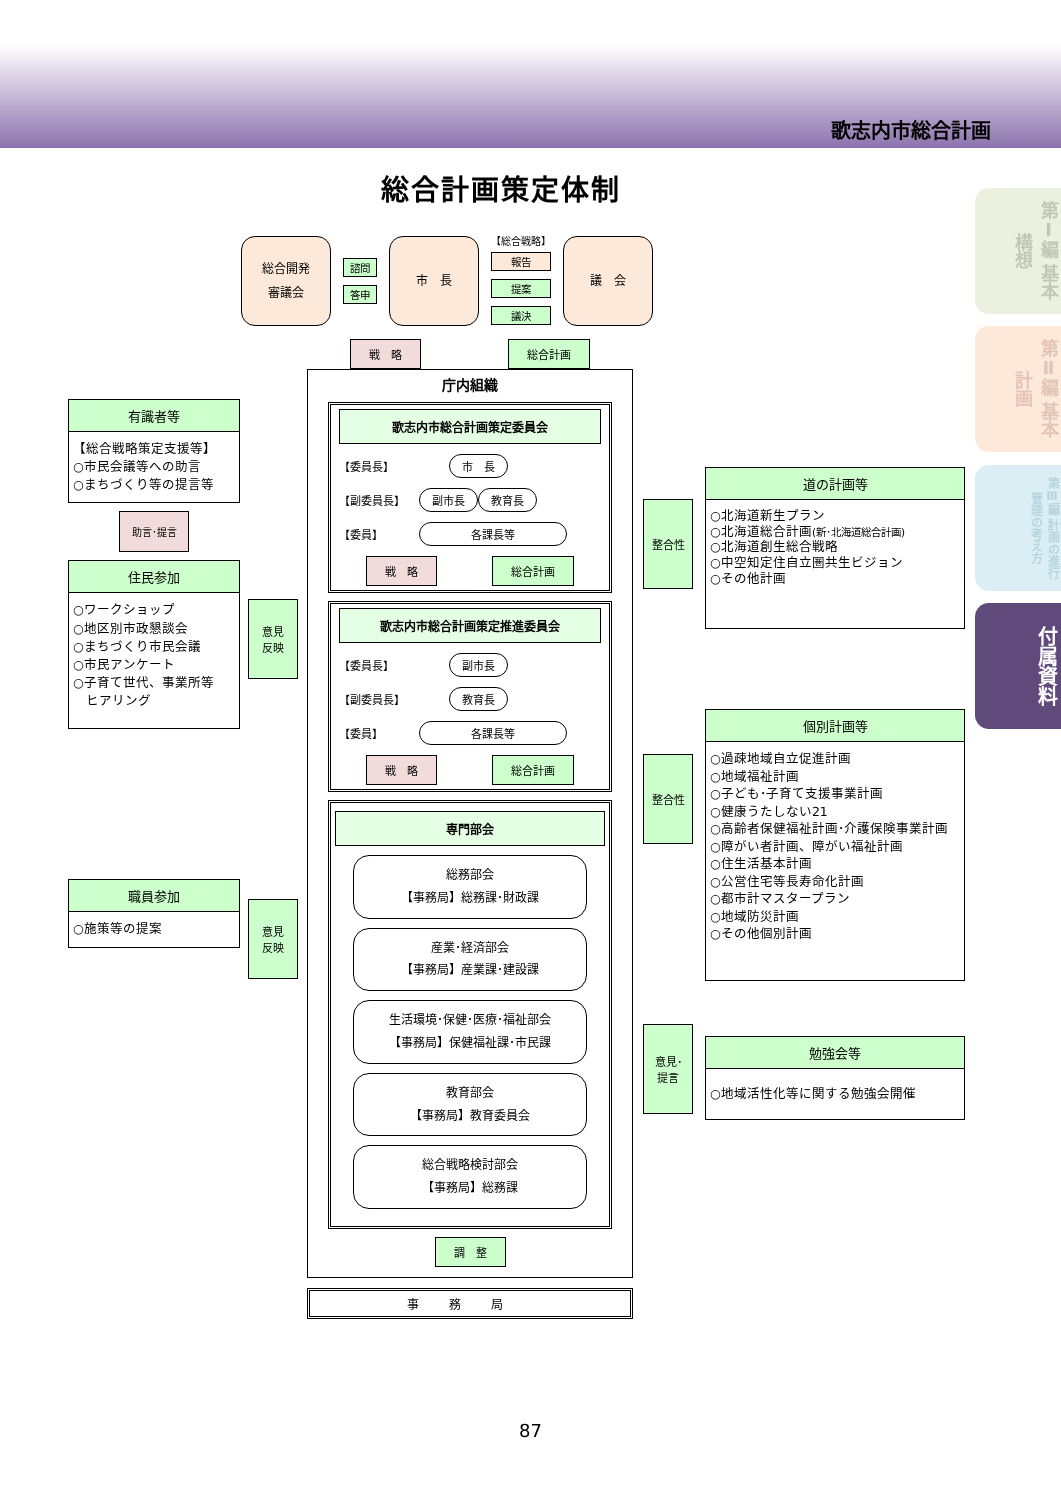歌志内市総合計画
総合計画策定体制
総合開発
審議会
諮問
答申
市　長
【総合戦略】
報告
提案
議決
議　会
有識者等
【総合戦略策定支援等】
○市民会議等への助言
○まちづくり等の提言等
助言･提言
住民参加
○ワークショップ
○地区別市政懇談会
○まちづくり市民会議
○市民アンケート
○子育て世代、事業所等
　ヒアリング
職員参加
○施策等の提案
意見
反映
意見
反映
戦　略 総合計画
庁内組織
歌志内市総合計画策定委員会
【委員長】 市　長
【副委員長】 副市長 教育長
【委員】 各課長等
戦　略 総合計画
歌志内市総合計画策定推進委員会
【委員長】 副市長
【副委員長】 教育長
【委員】 各課長等
戦　略 総合計画
専門部会
総務部会
【事務局】総務課･財政課
産業･経済部会
【事務局】産業課･建設課
生活環境･保健･医療･福祉部会
【事務局】保健福祉課･市民課
教育部会
【事務局】教育委員会
総合戦略検討部会
【事務局】総務課
調　整
事務局
整合性
整合性
意見･
提言
道の計画等
○北海道新生プラン
○北海道総合計画(新･北海道総合計画)
○北海道創生総合戦略
○中空知定住自立圏共生ビジョン
○その他計画
個別計画等
○過疎地域自立促進計画
○地域福祉計画
○子ども･子育て支援事業計画
○健康うたしない21
○高齢者保健福祉計画･介護保険事業計画
○障がい者計画、障がい福祉計画
○住生活基本計画
○公営住宅等長寿命化計画
○都市計マスタープラン
○地域防災計画
○その他個別計画
勉強会等
○地域活性化等に関する勉強会開催
第Ⅰ編 基本構想
第Ⅱ編 基本計画
第Ⅲ編 計画の進行管理の考え方
付属資料
87